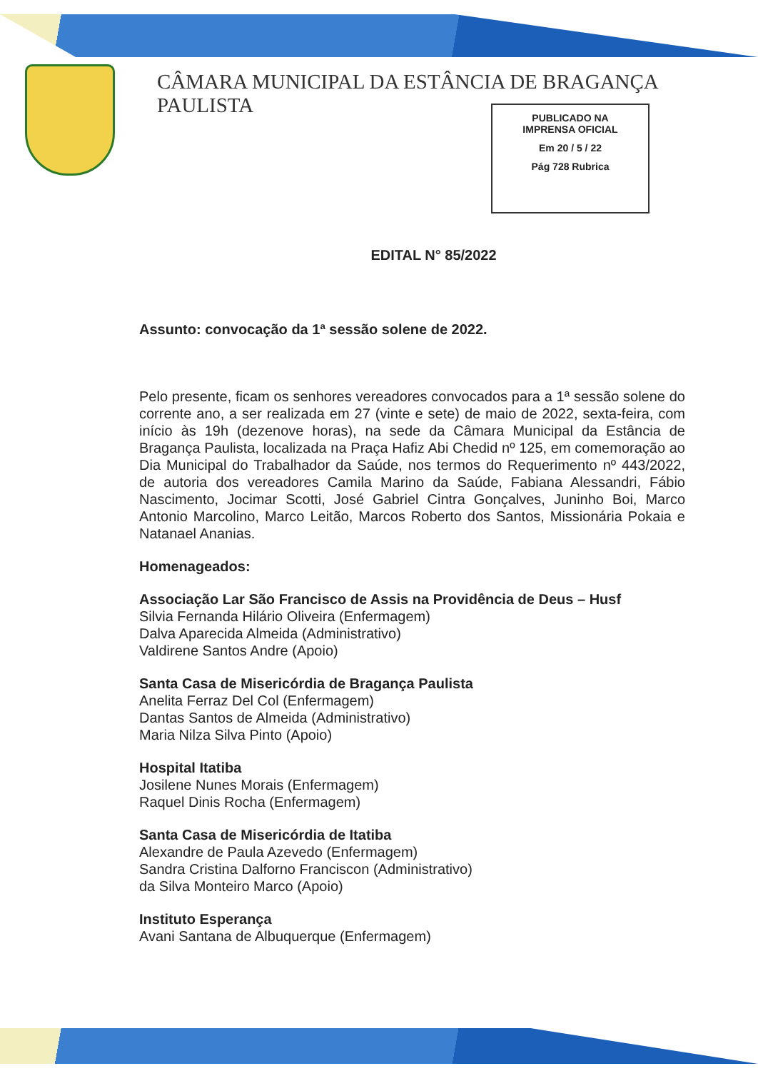CÂMARA MUNICIPAL DA ESTÂNCIA DE BRAGANÇA PAULISTA
PUBLICADO NA
IMPRENSA OFICIAL
Em 20 / 5 / 22
Pág 728 Rubrica
EDITAL N° 85/2022
Assunto: convocação da 1ª sessão solene de 2022.
Pelo presente, ficam os senhores vereadores convocados para a 1ª sessão solene do corrente ano, a ser realizada em 27 (vinte e sete) de maio de 2022, sexta-feira, com início às 19h (dezenove horas), na sede da Câmara Municipal da Estância de Bragança Paulista, localizada na Praça Hafiz Abi Chedid nº 125, em comemoração ao Dia Municipal do Trabalhador da Saúde, nos termos do Requerimento nº 443/2022, de autoria dos vereadores Camila Marino da Saúde, Fabiana Alessandri, Fábio Nascimento, Jocimar Scotti, José Gabriel Cintra Gonçalves, Juninho Boi, Marco Antonio Marcolino, Marco Leitão, Marcos Roberto dos Santos, Missionária Pokaia e Natanael Ananias.
Homenageados:
Associação Lar São Francisco de Assis na Providência de Deus – Husf
Silvia Fernanda Hilário Oliveira (Enfermagem)
Dalva Aparecida Almeida (Administrativo)
Valdirene Santos Andre (Apoio)
Santa Casa de Misericórdia de Bragança Paulista
Anelita Ferraz Del Col (Enfermagem)
Dantas Santos de Almeida (Administrativo)
Maria Nilza Silva Pinto (Apoio)
Hospital Itatiba
Josilene Nunes Morais (Enfermagem)
Raquel Dinis Rocha (Enfermagem)
Santa Casa de Misericórdia de Itatiba
Alexandre de Paula Azevedo (Enfermagem)
Sandra Cristina Dalforno Franciscon (Administrativo)
da Silva Monteiro Marco (Apoio)
Instituto Esperança
Avani Santana de Albuquerque (Enfermagem)